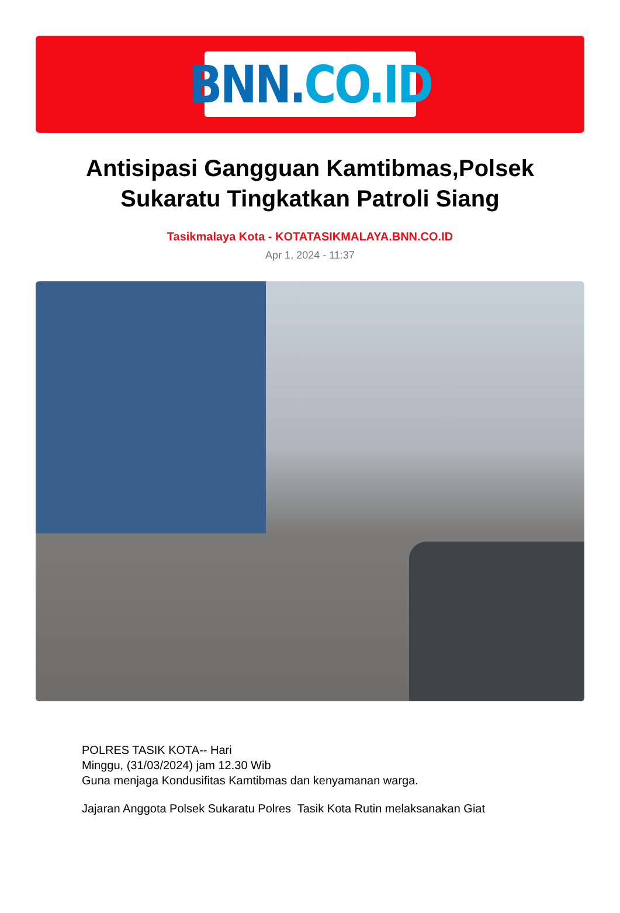BNN. CO.ID
Antisipasi Gangguan Kamtibmas,Polsek Sukaratu Tingkatkan Patroli Siang
Tasikmalaya Kota - KOTATASIKMALAYA.BNN.CO.ID
Apr 1, 2024 - 11:37
POLRES TASIK KOTA-- Hari
Minggu, (31/03/2024) jam 12.30 Wib
Guna menjaga Kondusifitas Kamtibmas dan kenyamanan warga.
Jajaran Anggota Polsek Sukaratu Polres Tasik Kota Rutin melaksanakan Giat